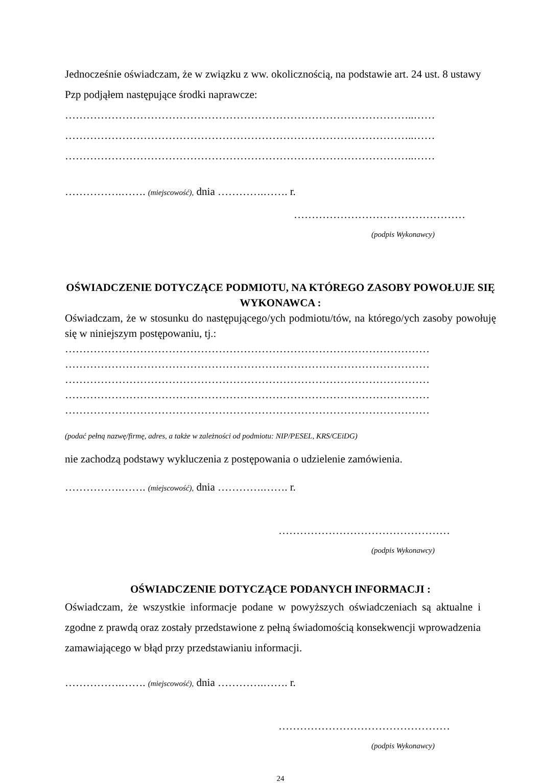Jednocześnie oświadczam, że w związku z ww. okolicznością, na podstawie art. 24 ust. 8 ustawy Pzp podjąłem następujące środki naprawcze:
……………………………………………………………………………………..……
……………………………………………………………………………………..……
……………………………………………………………………………………..……
…………….……. (miejscowość), dnia ………….……. r.
…………………………………………
(podpis Wykonawcy)
OŚWIADCZENIE DOTYCZĄCE PODMIOTU, NA KTÓREGO ZASOBY POWOŁUJE SIĘ WYKONAWCA :
Oświadczam, że w stosunku do następującego/ych podmiotu/tów, na którego/ych zasoby powołuję się w niniejszym postępowaniu, tj.:
…………………………………………………………………………………………
…………………………………………………………………………………………
…………………………………………………………………………………………
…………………………………………………………………………………………
…………………………………………………………………………………………
(podać pełną nazwę/firmę, adres, a także w zależności od podmiotu: NIP/PESEL, KRS/CEiDG)
nie zachodzą podstawy wykluczenia z postępowania o udzielenie zamówienia.
…………….……. (miejscowość), dnia ………….……. r.
…………………………………………
(podpis Wykonawcy)
OŚWIADCZENIE DOTYCZĄCE PODANYCH INFORMACJI :
Oświadczam, że wszystkie informacje podane w powyższych oświadczeniach są aktualne i zgodne z prawdą oraz zostały przedstawione z pełną świadomością konsekwencji wprowadzenia zamawiającego w błąd przy przedstawianiu informacji.
…………….……. (miejscowość), dnia ………….……. r.
…………………………………………
(podpis Wykonawcy)
24